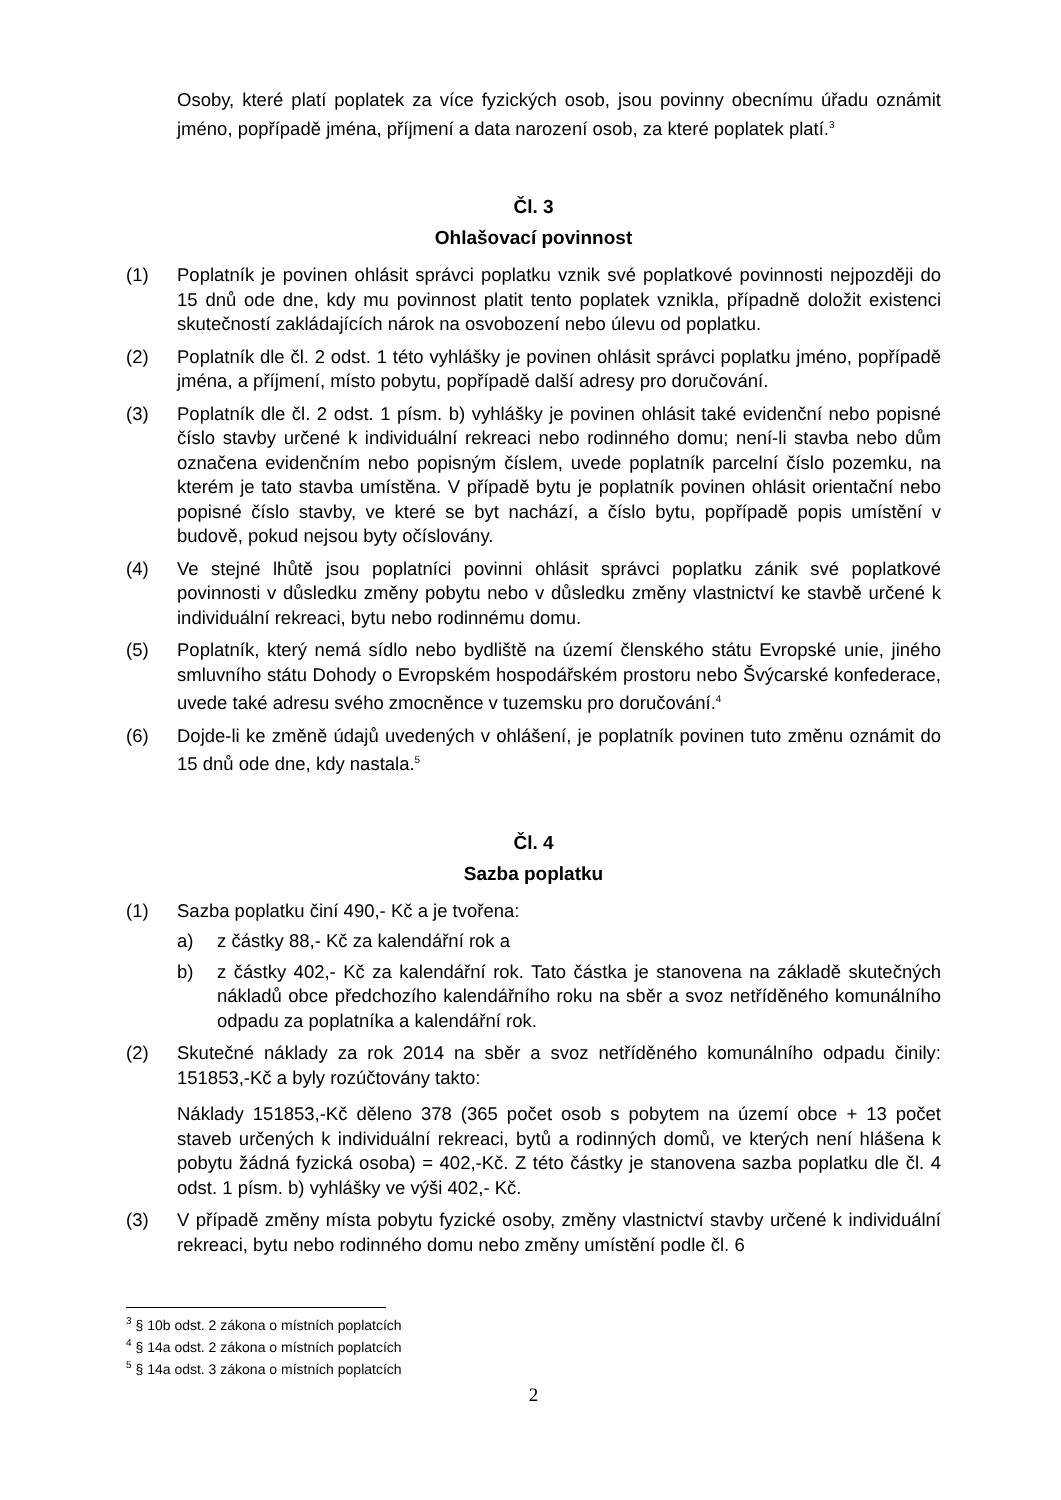Osoby, které platí poplatek za více fyzických osob, jsou povinny obecnímu úřadu oznámit jméno, popřípadě jména, příjmení a data narození osob, za které poplatek platí.<sup>3</sup>
Čl. 3
Ohlašovací povinnost
(1) Poplatník je povinen ohlásit správci poplatku vznik své poplatkové povinnosti nejpozději do 15 dnů ode dne, kdy mu povinnost platit tento poplatek vznikla, případně doložit existenci skutečností zakládajících nárok na osvobození nebo úlevu od poplatku.
(2) Poplatník dle čl. 2 odst. 1 této vyhlášky je povinen ohlásit správci poplatku jméno, popřípadě jména, a příjmení, místo pobytu, popřípadě další adresy pro doručování.
(3) Poplatník dle čl. 2 odst. 1 písm. b) vyhlášky je povinen ohlásit také evidenční nebo popisné číslo stavby určené k individuální rekreaci nebo rodinného domu; není-li stavba nebo dům označena evidenčním nebo popisným číslem, uvede poplatník parcelní číslo pozemku, na kterém je tato stavba umístěna. V případě bytu je poplatník povinen ohlásit orientační nebo popisné číslo stavby, ve které se byt nachází, a číslo bytu, popřípadě popis umístění v budově, pokud nejsou byty očíslovány.
(4) Ve stejné lhůtě jsou poplatníci povinni ohlásit správci poplatku zánik své poplatkové povinnosti v důsledku změny pobytu nebo v důsledku změny vlastnictví ke stavbě určené k individuální rekreaci, bytu nebo rodinnému domu.
(5) Poplatník, který nemá sídlo nebo bydliště na území členského státu Evropské unie, jiného smluvního státu Dohody o Evropském hospodářském prostoru nebo Švýcarské konfederace, uvede také adresu svého zmocněnce v tuzemsku pro doručování.<sup>4</sup>
(6) Dojde-li ke změně údajů uvedených v ohlášení, je poplatník povinen tuto změnu oznámit do 15 dnů ode dne, kdy nastala.<sup>5</sup>
Čl. 4
Sazba poplatku
(1) Sazba poplatku činí 490,- Kč a je tvořena:
a) z částky 88,- Kč za kalendářní rok a
b) z částky 402,- Kč za kalendářní rok. Tato částka je stanovena na základě skutečných nákladů obce předchozího kalendářního roku na sběr a svoz netříděného komunálního odpadu za poplatníka a kalendářní rok.
(2) Skutečné náklady za rok 2014 na sběr a svoz netříděného komunálního odpadu činily: 151853,-Kč a byly rozúčtovány takto:
Náklady 151853,-Kč děleno 378 (365 počet osob s pobytem na území obce + 13 počet staveb určených k individuální rekreaci, bytů a rodinných domů, ve kterých není hlášena k pobytu žádná fyzická osoba) = 402,-Kč. Z této částky je stanovena sazba poplatku dle čl. 4 odst. 1 písm. b) vyhlášky ve výši 402,- Kč.
(3) V případě změny místa pobytu fyzické osoby, změny vlastnictví stavby určené k individuální rekreaci, bytu nebo rodinného domu nebo změny umístění podle čl. 6
<sup>3</sup> § 10b odst. 2 zákona o místních poplatcích
<sup>4</sup> § 14a odst. 2 zákona o místních poplatcích
<sup>5</sup> § 14a odst. 3 zákona o místních poplatcích
2